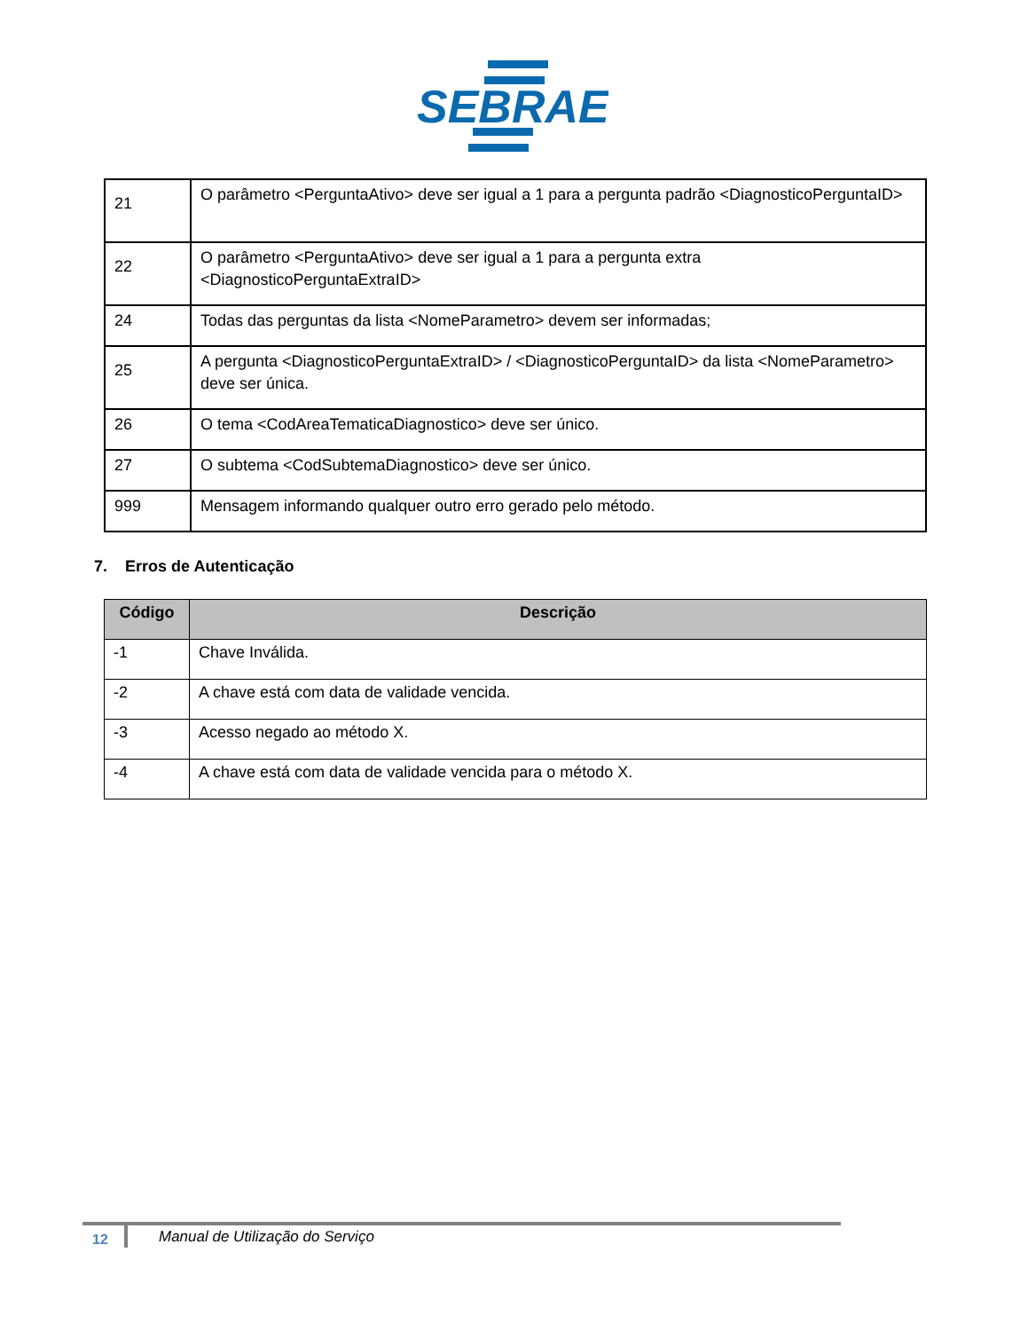SEBRAE
| 21 | O parâmetro <PerguntaAtivo> deve ser igual a 1 para a pergunta padrão <DiagnosticoPerguntaID> |
| 22 | O parâmetro <PerguntaAtivo> deve ser igual a 1 para a pergunta extra <DiagnosticoPerguntaExtraID> |
| 24 | Todas das perguntas da lista <NomeParametro> devem ser informadas; |
| 25 | A pergunta <DiagnosticoPerguntaExtraID> / <DiagnosticoPerguntaID> da lista <NomeParametro> deve ser única. |
| 26 | O tema <CodAreaTematicaDiagnostico> deve ser único. |
| 27 | O subtema <CodSubtemaDiagnostico> deve ser único. |
| 999 | Mensagem informando qualquer outro erro gerado pelo método. |
7. Erros de Autenticação
| Código | Descrição |
| --- | --- |
| -1 | Chave Inválida. |
| -2 | A chave está com data de validade vencida. |
| -3 | Acesso negado ao método X. |
| -4 | A chave está com data de validade vencida para o método X. |
12
Manual de Utilização do Serviço